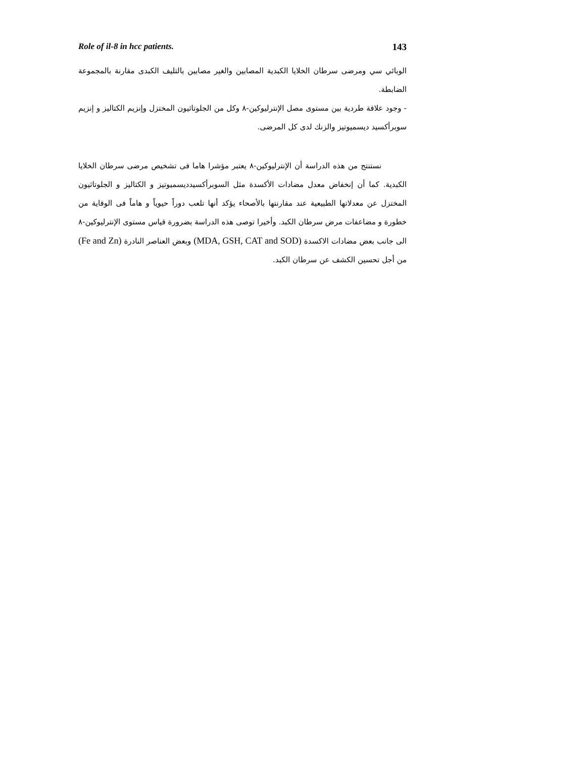Role of il-8 in hcc patients. 143
الوبائي سي ومرضى سرطان الخلايا الكبدية المصابين والغير مصابين بالتليف الكبدى مقارنة بالمجموعة الضابطة.
- وجود علاقة طردية بين مستوى مصل الإنترليوكين-٨ وكل من الجلوتاثيون المختزل وإنزيم الكتاليز و إنزيم سوبرأكسيد ديسميوتيز والزنك لدى كل المرضى.
نستنتج من هذه الدراسة أن الإنترليوكين-٨ يعتبر مؤشرا هاما فى تشخيص مرضى سرطان الخلايا الكبدية. كما أن إنخفاض معدل مضادات الأكسدة مثل السوبرأكسيدديسميوتيز و الكتاليز و الجلوتاثيون المختزل عن معدلاتها الطبيعية عند مقارنتها بالأصحاء يؤكد أنها تلعب دوراً حيوياً و هاماً فى الوقاية من خطورة و مضاعفات مرض سرطان الكبد. وأخيرا توصى هذه الدراسة بضرورة قياس مستوى الإنترليوكين-٨ الى جانب بعض مضادات الاكسدة (MDA, GSH, CAT and SOD) وبعض العناصر النادرة (Fe and Zn) من أجل تحسين الكشف عن سرطان الكبد.